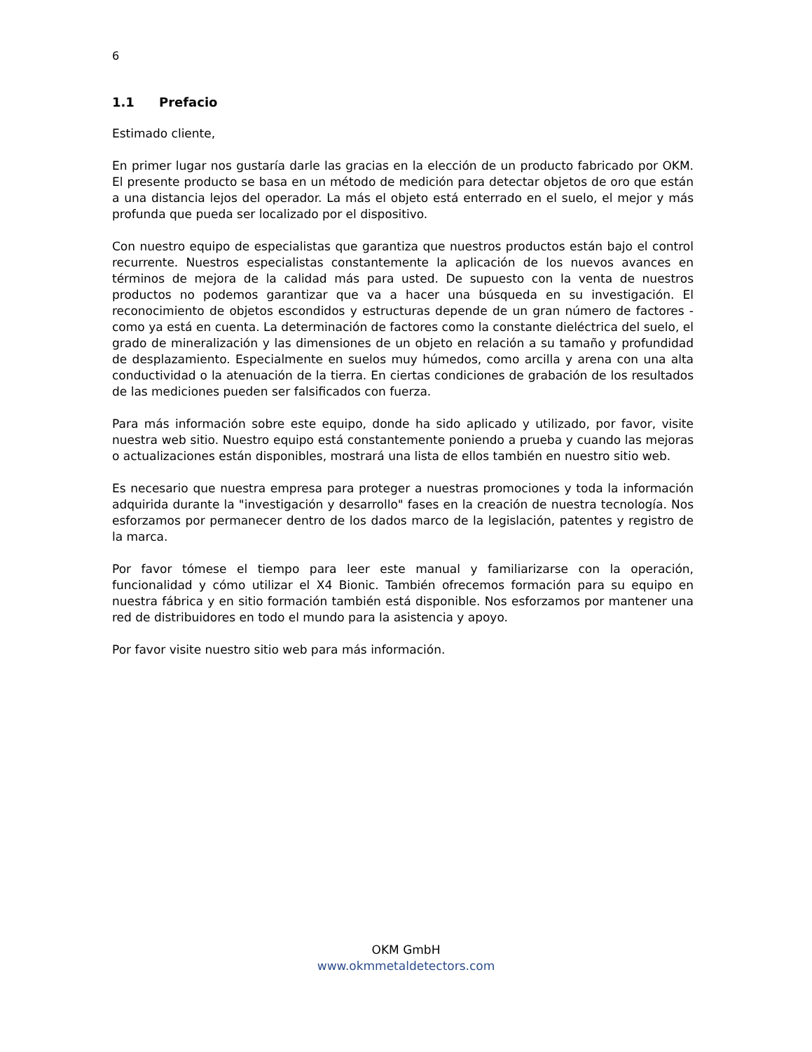6
1.1 Prefacio
Estimado cliente,
En primer lugar nos gustaría darle las gracias en la elección de un producto fabricado por OKM. El presente producto se basa en un método de medición para detectar objetos de oro que están a una distancia lejos del operador. La más el objeto está enterrado en el suelo, el mejor y más profunda que pueda ser localizado por el dispositivo.
Con nuestro equipo de especialistas que garantiza que nuestros productos están bajo el control recurrente. Nuestros especialistas constantemente la aplicación de los nuevos avances en términos de mejora de la calidad más para usted. De supuesto con la venta de nuestros productos no podemos garantizar que va a hacer una búsqueda en su investigación. El reconocimiento de objetos escondidos y estructuras depende de un gran número de factores - como ya está en cuenta. La determinación de factores como la constante dieléctrica del suelo, el grado de mineralización y las dimensiones de un objeto en relación a su tamaño y profundidad de desplazamiento. Especialmente en suelos muy húmedos, como arcilla y arena con una alta conductividad o la atenuación de la tierra. En ciertas condiciones de grabación de los resultados de las mediciones pueden ser falsificados con fuerza.
Para más información sobre este equipo, donde ha sido aplicado y utilizado, por favor, visite nuestra web sitio. Nuestro equipo está constantemente poniendo a prueba y cuando las mejoras o actualizaciones están disponibles, mostrará una lista de ellos también en nuestro sitio web.
Es necesario que nuestra empresa para proteger a nuestras promociones y toda la información adquirida durante la "investigación y desarrollo" fases en la creación de nuestra tecnología. Nos esforzamos por permanecer dentro de los dados marco de la legislación, patentes y registro de la marca.
Por favor tómese el tiempo para leer este manual y familiarizarse con la operación, funcionalidad y cómo utilizar el X4 Bionic. También ofrecemos formación para su equipo en nuestra fábrica y en sitio formación también está disponible. Nos esforzamos por mantener una red de distribuidores en todo el mundo para la asistencia y apoyo.
Por favor visite nuestro sitio web para más información.
OKM GmbH
www.okmmetaldetectors.com